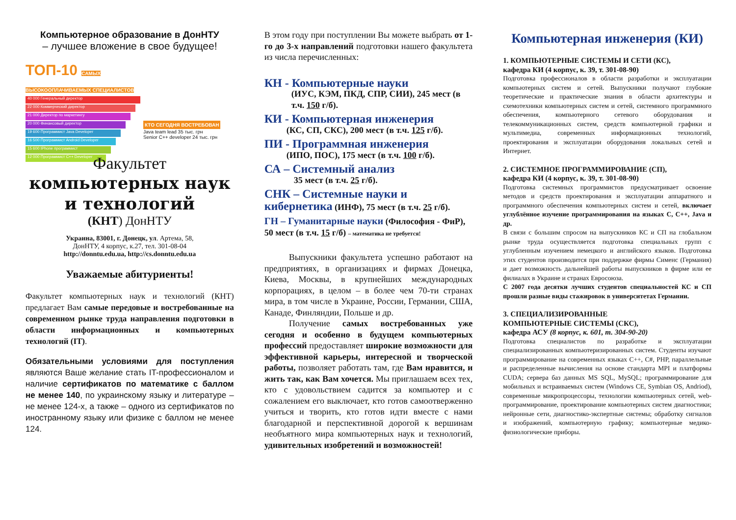Компьютерное образование в ДонНТУ
– лучшее вложение в свое будущее!
ТОП-10 САМЫХ ВЫСОКООПЛАЧИВАЕМЫХ СПЕЦИАЛИСТОВ
40 000 Генеральный директор
22 000 Коммерческий директор
21 000 Директор по маркетингу
20 000 Финансовый директор
19 600 Программист Java Developer
16 500 Программист Android Developer
15 600 IPhone программист
12 000 Программист C++ Developer
КТО СЕГОДНЯ ВОСТРЕБОВАН
Java team lead 35 тыс. грн
Senior C++ developer 24 тыс. грн
Факультет
компьютерных наук и технологий
(КНТ) ДонНТУ
Украина, 83001, г. Донецк, ул. Артема, 58,
ДонНТУ, 4 корпус, к.27, тел. 301-08-04
http://donntu.edu.ua, http://cs.donntu.edu.ua
Уважаемые абитуриенты!
Факультет компьютерных наук и технологий (КНТ) предлагает Вам самые передовые и востребованные на современном рынке труда направления подготовки в области информационных и компьютерных технологий (IT).
Обязательными условиями для поступления являются Ваше желание стать IT-профессионалом и наличие сертификатов по математике с баллом не менее 140, по украинскому языку и литературе – не менее 124-х, а также – одного из сертификатов по иностранному языку или физике с баллом не менее 124.
В этом году при поступлении Вы можете выбрать от 1-го до 3-х направлений подготовки нашего факультета из числа перечисленных:
КН - Компьютерные науки
(ИУС, КЭМ, ПКД, СПР, СИИ), 245 мест (в т.ч. 150 г/б).
КИ - Компьютерная инженерия
(КС, СП, СКС), 200 мест (в т.ч. 125 г/б).
ПИ - Программная инженерия
(ИПО, ПОС), 175 мест (в т.ч. 100 г/б).
СА – Системный анализ
35 мест (в т.ч. 25 г/б).
СНК – Системные науки и кибернетика (ИНФ), 75 мест (в т.ч. 25 г/б).
ГН – Гуманитарные науки (Философия - ФиР), 50 мест (в т.ч. 15 г/б) – математика не требуется!
Выпускники факультета успешно работают на предприятиях, в организациях и фирмах Донецка, Киева, Москвы, в крупнейших международных корпорациях, в целом – в более чем 70-ти странах мира, в том числе в Украине, России, Германии, США, Канаде, Финляндии, Польше и др.
Получение самых востребованных уже сегодня и особенно в будущем компьютерных профессий предоставляет широкие возможности для эффективной карьеры, интересной и творческой работы, позволяет работать там, где Вам нравится, и жить так, как Вам хочется. Мы приглашаем всех тех, кто с удовольствием садится за компьютер и с сожалением его выключает, кто готов самоотверженно учиться и творить, кто готов идти вместе с нами благодарной и перспективной дорогой к вершинам необъятного мира компьютерных наук и технологий, удивительных изобретений и возможностей!
Компьютерная инженерия (КИ)
1. КОМПЬЮТЕРНЫЕ СИСТЕМЫ И СЕТИ (КС),
кафедра КИ (4 корпус, к. 39, т. 301-08-90)
Подготовка профессионалов в области разработки и эксплуатации компьютерных систем и сетей. Выпускники получают глубокие теоретические и практические знания в области архитектуры и схемотехники компьютерных систем и сетей, системного программного обеспечения, компьютерного сетевого оборудования и телекоммуникационных систем, средств компьютерной графики и мультимедиа, современных информационных технологий, проектирования и эксплуатации оборудования локальных сетей и Интернет.
2. СИСТЕМНОЕ ПРОГРАММИРОВАНИЕ (СП),
кафедра КИ (4 корпус, к. 39, т. 301-08-90)
Подготовка системных программистов предусматривает освоение методов и средств проектирования и эксплуатации аппаратного и программного обеспечения компьютерных систем и сетей, включает углублённое изучение программирования на языках С, С++, Java и др.
В связи с большим спросом на выпускников КС и СП на глобальном рынке труда осуществляется подготовка специальных групп с углубленным изучением немецкого и английского языков. Подготовка этих студентов производится при поддержке фирмы Сименс (Германия) и дает возможность дальнейшей работы выпускников в фирме или ее филиалах в Украине и странах Евросоюза.
С 2007 года десятки лучших студентов специальностей КС и СП прошли разные виды стажировок в университетах Германии.
3. СПЕЦИАЛИЗИРОВАННЫЕ
КОМПЬЮТЕРНЫЕ СИСТЕМЫ (СКС),
кафедра АСУ (8 корпус, к. 601, т. 304-90-20)
Подготовка специалистов по разработке и эксплуатации специализированных компьютеризированных систем. Студенты изучают программирование на современных языках C++, C#, PHP, параллельные и распределенные вычисления на основе стандарта MPI и платформы CUDA; сервера баз данных MS SQL, MySQL; программирование для мобильных и встраиваемых систем (Windows CE, Symbian OS, Andriod), современные микропроцессоры, технологии компьютерных сетей, web-программирование, проектирование компьютерных систем диагностики; нейронные сети, диагностико-экспертные системы; обработку сигналов и изображений, компьютерную графику; компьютерные медико-физиологические приборы.